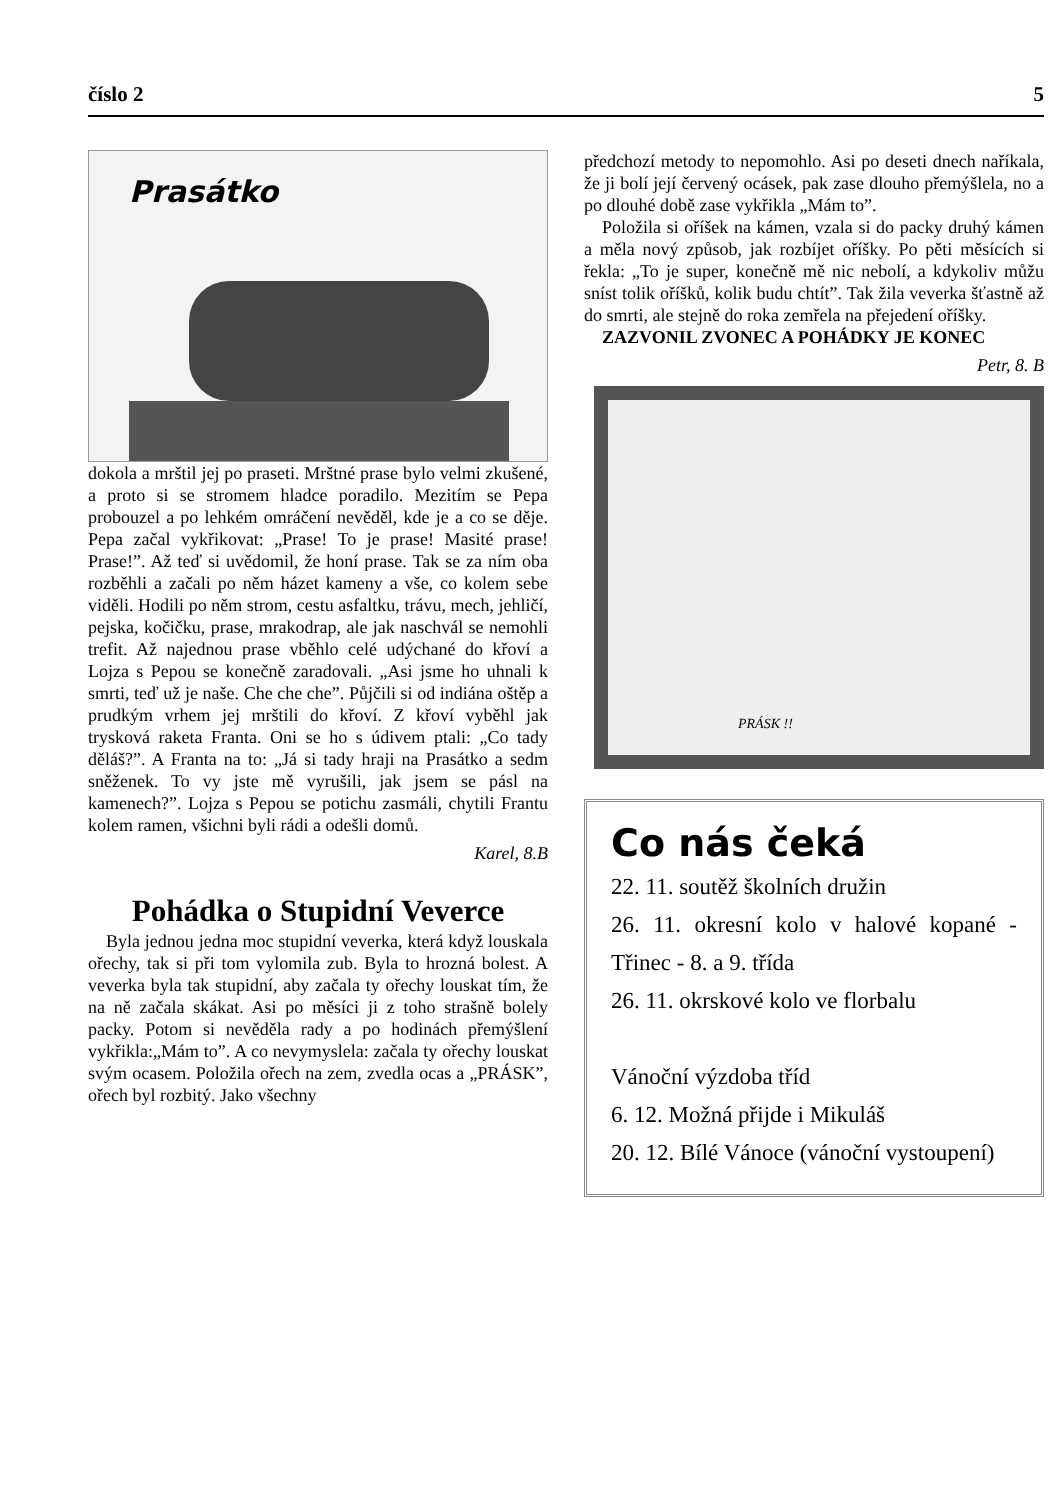číslo 2 5
Prasátko
dokola a mrštil jej po praseti. Mrštné prase bylo velmi zkušené, a proto si se stromem hladce poradilo. Mezitím se Pepa probouzel a po lehkém omráčení nevěděl, kde je a co se děje. Pepa začal vykřikovat: „Prase! To je prase! Masité prase! Prase!”. Až teď si uvědomil, že honí prase. Tak se za ním oba rozběhli a začali po něm házet kameny a vše, co kolem sebe viděli. Hodili po něm strom, cestu asfaltku, trávu, mech, jehličí, pejska, kočičku, prase, mrakodrap, ale jak naschvál se nemohli trefit. Až najednou prase vběhlo celé udýchané do křoví a Lojza s Pepou se konečně zaradovali. „Asi jsme ho uhnali k smrti, teď už je naše. Che che che”. Půjčili si od indiána oštěp a prudkým vrhem jej mrštili do křoví. Z křoví vyběhl jak trysková raketa Franta. Oni se ho s údivem ptali: „Co tady děláš?”. A Franta na to: „Já si tady hraji na Prasátko a sedm sněženek. To vy jste mě vyrušili, jak jsem se pásl na kamenech?”. Lojza s Pepou se potichu zasmáli, chytili Frantu kolem ramen, všichni byli rádi a odešli domů.
Karel, 8.B
Pohádka o Stupidní Veverce
Byla jednou jedna moc stupidní veverka, která když louskala ořechy, tak si při tom vylomila zub. Byla to hrozná bolest. A veverka byla tak stupidní, aby začala ty ořechy louskat tím, že na ně začala skákat. Asi po měsíci ji z toho strašně bolely packy. Potom si nevěděla rady a po hodinách přemýšlení vykřikla:„Mám to”. A co nevymyslela: začala ty ořechy louskat svým ocasem. Položila ořech na zem, zvedla ocas a „PRÁSK”, ořech byl rozbitý. Jako všechny
předchozí metody to nepomohlo. Asi po deseti dnech naříkala, že ji bolí její červený ocásek, pak zase dlouho přemýšlela, no a po dlouhé době zase vykřikla „Mám to”.
Položila si oříšek na kámen, vzala si do packy druhý kámen a měla nový způsob, jak rozbíjet oříšky. Po pěti měsících si řekla: „To je super, konečně mě nic nebolí, a kdykoliv můžu sníst tolik oříšků, kolik budu chtít”. Tak žila veverka šťastně až do smrti, ale stejně do roka zemřela na přejedení oříšky.
ZAZVONIL ZVONEC A POHÁDKY JE KONEC
Petr, 8. B
PRÁSK !!
Co nás čeká
22. 11. soutěž školních družin
26. 11. okresní kolo v halové kopané - Třinec - 8. a 9. třída
26. 11. okrskové kolo ve florbalu
Vánoční výzdoba tříd
6. 12. Možná přijde i Mikuláš
20. 12. Bílé Vánoce (vánoční vystoupení)